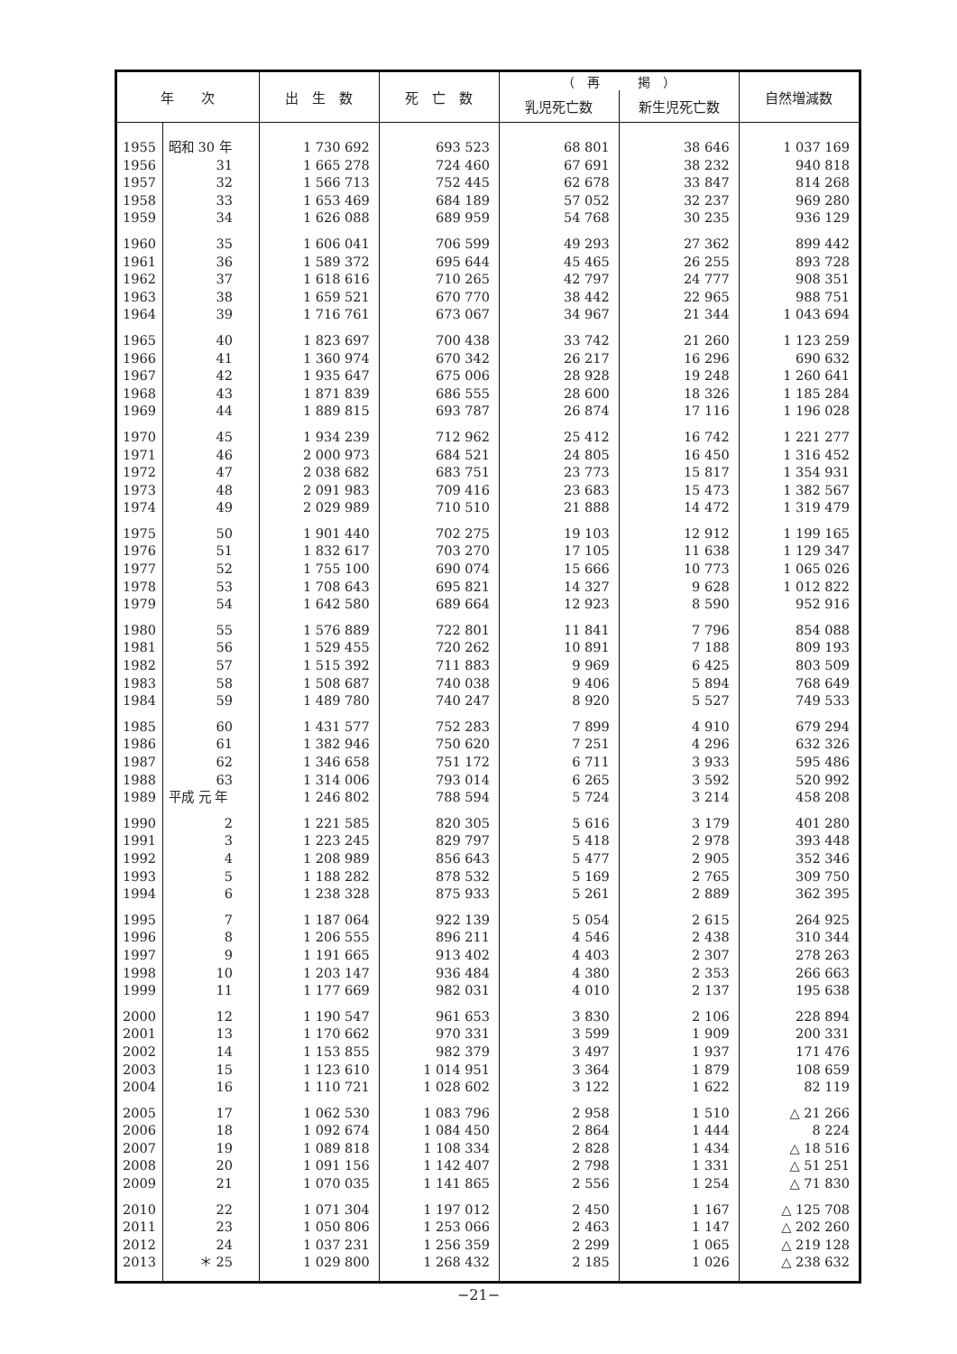| 年 次 | | 出 生 数 | 死 亡 数 | （ 再 掲 ） | | 自然増減数 |
| --- | --- | --- | --- | --- | --- | --- |
| | | | | 乳児死亡数 | 新生児死亡数 | |
| 1955 | 昭和 30 年 | 1 730 692 | 693 523 | 68 801 | 38 646 | 1 037 169 |
| 1956 | 31 | 1 665 278 | 724 460 | 67 691 | 38 232 | 940 818 |
| 1957 | 32 | 1 566 713 | 752 445 | 62 678 | 33 847 | 814 268 |
| 1958 | 33 | 1 653 469 | 684 189 | 57 052 | 32 237 | 969 280 |
| 1959 | 34 | 1 626 088 | 689 959 | 54 768 | 30 235 | 936 129 |
| 1960 | 35 | 1 606 041 | 706 599 | 49 293 | 27 362 | 899 442 |
| 1961 | 36 | 1 589 372 | 695 644 | 45 465 | 26 255 | 893 728 |
| 1962 | 37 | 1 618 616 | 710 265 | 42 797 | 24 777 | 908 351 |
| 1963 | 38 | 1 659 521 | 670 770 | 38 442 | 22 965 | 988 751 |
| 1964 | 39 | 1 716 761 | 673 067 | 34 967 | 21 344 | 1 043 694 |
| 1965 | 40 | 1 823 697 | 700 438 | 33 742 | 21 260 | 1 123 259 |
| 1966 | 41 | 1 360 974 | 670 342 | 26 217 | 16 296 | 690 632 |
| 1967 | 42 | 1 935 647 | 675 006 | 28 928 | 19 248 | 1 260 641 |
| 1968 | 43 | 1 871 839 | 686 555 | 28 600 | 18 326 | 1 185 284 |
| 1969 | 44 | 1 889 815 | 693 787 | 26 874 | 17 116 | 1 196 028 |
| 1970 | 45 | 1 934 239 | 712 962 | 25 412 | 16 742 | 1 221 277 |
| 1971 | 46 | 2 000 973 | 684 521 | 24 805 | 16 450 | 1 316 452 |
| 1972 | 47 | 2 038 682 | 683 751 | 23 773 | 15 817 | 1 354 931 |
| 1973 | 48 | 2 091 983 | 709 416 | 23 683 | 15 473 | 1 382 567 |
| 1974 | 49 | 2 029 989 | 710 510 | 21 888 | 14 472 | 1 319 479 |
| 1975 | 50 | 1 901 440 | 702 275 | 19 103 | 12 912 | 1 199 165 |
| 1976 | 51 | 1 832 617 | 703 270 | 17 105 | 11 638 | 1 129 347 |
| 1977 | 52 | 1 755 100 | 690 074 | 15 666 | 10 773 | 1 065 026 |
| 1978 | 53 | 1 708 643 | 695 821 | 14 327 | 9 628 | 1 012 822 |
| 1979 | 54 | 1 642 580 | 689 664 | 12 923 | 8 590 | 952 916 |
| 1980 | 55 | 1 576 889 | 722 801 | 11 841 | 7 796 | 854 088 |
| 1981 | 56 | 1 529 455 | 720 262 | 10 891 | 7 188 | 809 193 |
| 1982 | 57 | 1 515 392 | 711 883 | 9 969 | 6 425 | 803 509 |
| 1983 | 58 | 1 508 687 | 740 038 | 9 406 | 5 894 | 768 649 |
| 1984 | 59 | 1 489 780 | 740 247 | 8 920 | 5 527 | 749 533 |
| 1985 | 60 | 1 431 577 | 752 283 | 7 899 | 4 910 | 679 294 |
| 1986 | 61 | 1 382 946 | 750 620 | 7 251 | 4 296 | 632 326 |
| 1987 | 62 | 1 346 658 | 751 172 | 6 711 | 3 933 | 595 486 |
| 1988 | 63 | 1 314 006 | 793 014 | 6 265 | 3 592 | 520 992 |
| 1989 | 平成 元 年 | 1 246 802 | 788 594 | 5 724 | 3 214 | 458 208 |
| 1990 | 2 | 1 221 585 | 820 305 | 5 616 | 3 179 | 401 280 |
| 1991 | 3 | 1 223 245 | 829 797 | 5 418 | 2 978 | 393 448 |
| 1992 | 4 | 1 208 989 | 856 643 | 5 477 | 2 905 | 352 346 |
| 1993 | 5 | 1 188 282 | 878 532 | 5 169 | 2 765 | 309 750 |
| 1994 | 6 | 1 238 328 | 875 933 | 5 261 | 2 889 | 362 395 |
| 1995 | 7 | 1 187 064 | 922 139 | 5 054 | 2 615 | 264 925 |
| 1996 | 8 | 1 206 555 | 896 211 | 4 546 | 2 438 | 310 344 |
| 1997 | 9 | 1 191 665 | 913 402 | 4 403 | 2 307 | 278 263 |
| 1998 | 10 | 1 203 147 | 936 484 | 4 380 | 2 353 | 266 663 |
| 1999 | 11 | 1 177 669 | 982 031 | 4 010 | 2 137 | 195 638 |
| 2000 | 12 | 1 190 547 | 961 653 | 3 830 | 2 106 | 228 894 |
| 2001 | 13 | 1 170 662 | 970 331 | 3 599 | 1 909 | 200 331 |
| 2002 | 14 | 1 153 855 | 982 379 | 3 497 | 1 937 | 171 476 |
| 2003 | 15 | 1 123 610 | 1 014 951 | 3 364 | 1 879 | 108 659 |
| 2004 | 16 | 1 110 721 | 1 028 602 | 3 122 | 1 622 | 82 119 |
| 2005 | 17 | 1 062 530 | 1 083 796 | 2 958 | 1 510 | △ 21 266 |
| 2006 | 18 | 1 092 674 | 1 084 450 | 2 864 | 1 444 | 8 224 |
| 2007 | 19 | 1 089 818 | 1 108 334 | 2 828 | 1 434 | △ 18 516 |
| 2008 | 20 | 1 091 156 | 1 142 407 | 2 798 | 1 331 | △ 51 251 |
| 2009 | 21 | 1 070 035 | 1 141 865 | 2 556 | 1 254 | △ 71 830 |
| 2010 | 22 | 1 071 304 | 1 197 012 | 2 450 | 1 167 | △ 125 708 |
| 2011 | 23 | 1 050 806 | 1 253 066 | 2 463 | 1 147 | △ 202 260 |
| 2012 | 24 | 1 037 231 | 1 256 359 | 2 299 | 1 065 | △ 219 128 |
| 2013 | ＊ 25 | 1 029 800 | 1 268 432 | 2 185 | 1 026 | △ 238 632 |
−21−